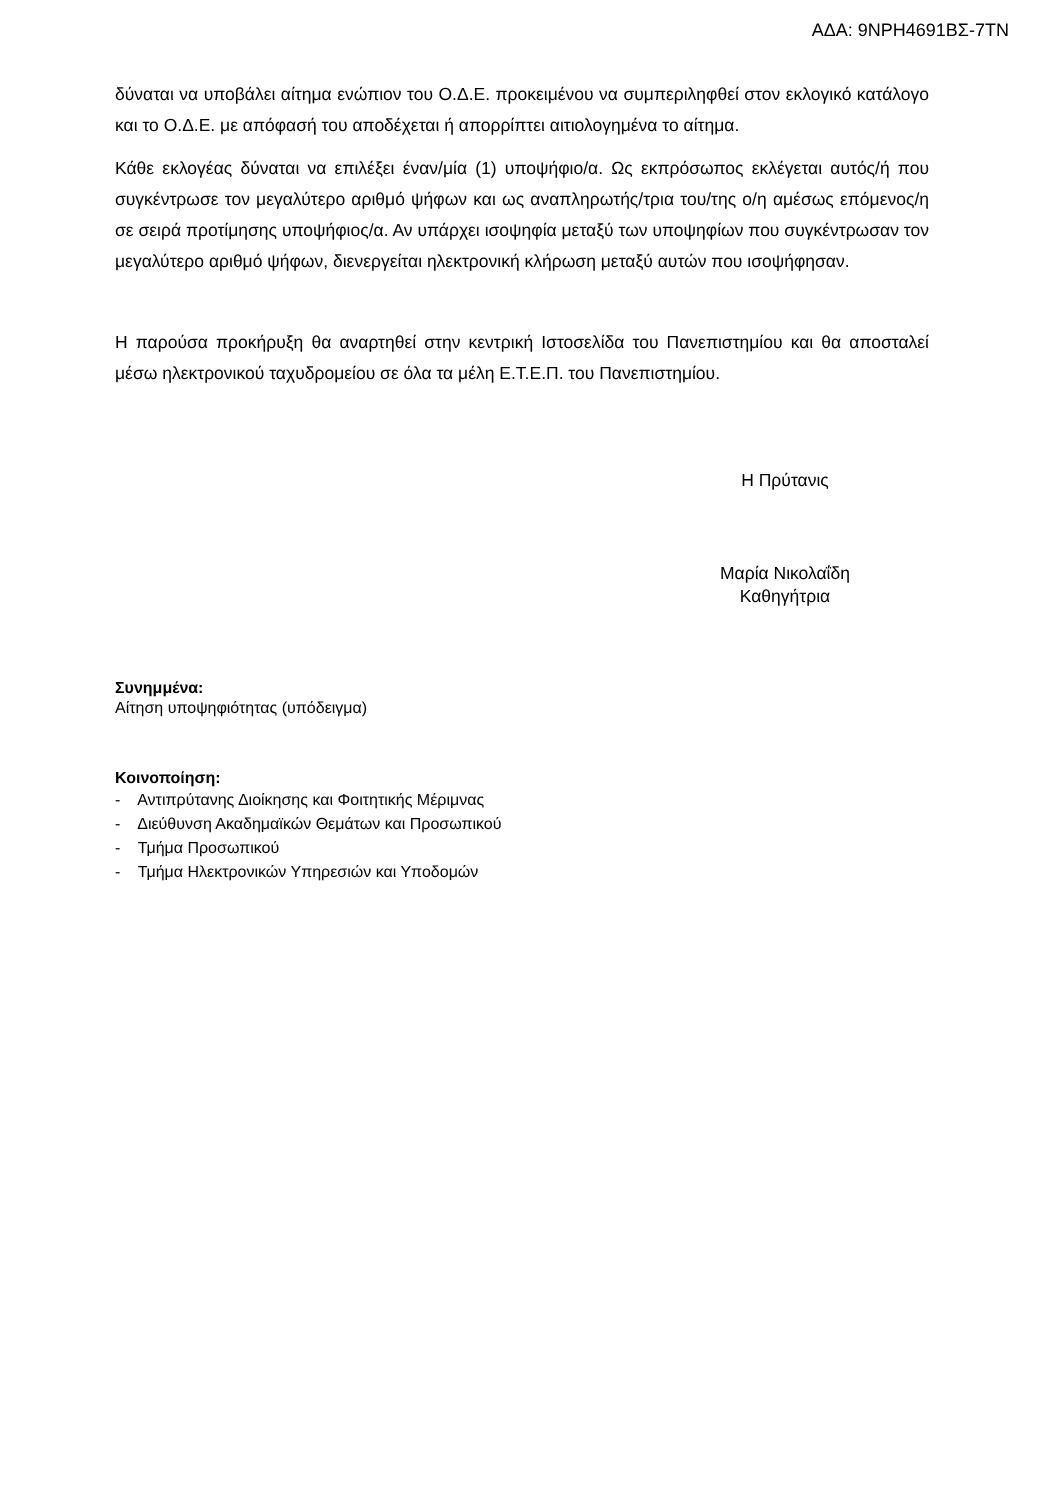ΑΔΑ: 9ΝΡΗ4691ΒΣ-7ΤΝ
δύναται να υποβάλει αίτημα ενώπιον του Ο.Δ.Ε. προκειμένου να συμπεριληφθεί στον εκλογικό κατάλογο και το Ο.Δ.Ε. με απόφασή του αποδέχεται ή απορρίπτει αιτιολογημένα το αίτημα.
Κάθε εκλογέας δύναται να επιλέξει έναν/μία (1) υποψήφιο/α. Ως εκπρόσωπος εκλέγεται αυτός/ή που συγκέντρωσε τον μεγαλύτερο αριθμό ψήφων και ως αναπληρωτής/τρια του/της ο/η αμέσως επόμενος/η σε σειρά προτίμησης υποψήφιος/α. Αν υπάρχει ισοψηφία μεταξύ των υποψηφίων που συγκέντρωσαν τον μεγαλύτερο αριθμό ψήφων, διενεργείται ηλεκτρονική κλήρωση μεταξύ αυτών που ισοψήφησαν.
Η παρούσα προκήρυξη θα αναρτηθεί στην κεντρική Ιστοσελίδα του Πανεπιστημίου και θα αποσταλεί μέσω ηλεκτρονικού ταχυδρομείου σε όλα τα μέλη Ε.Τ.Ε.Π. του Πανεπιστημίου.
Η Πρύτανις
Μαρία Νικολαΐδη
Καθηγήτρια
Συνημμένα:
Αίτηση υποψηφιότητας (υπόδειγμα)
Κοινοποίηση:
- Αντιπρύτανης Διοίκησης και Φοιτητικής Μέριμνας
- Διεύθυνση Ακαδημαϊκών Θεμάτων και Προσωπικού
- Τμήμα Προσωπικού
- Τμήμα Ηλεκτρονικών Υπηρεσιών και Υποδομών